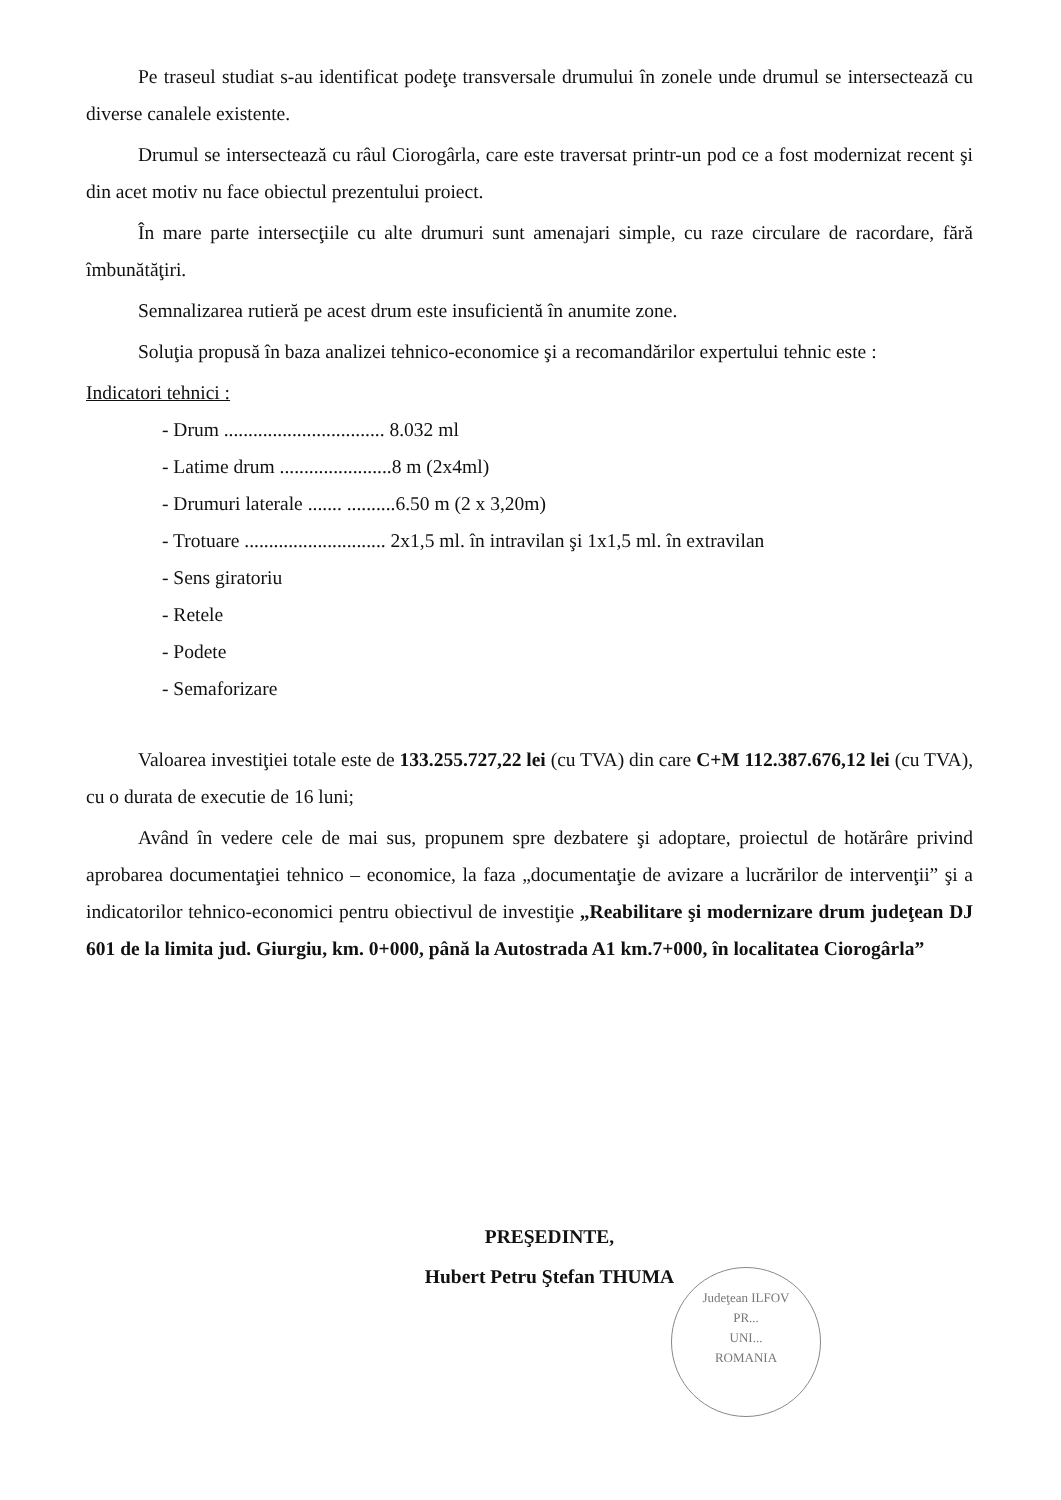Pe traseul studiat s-au identificat podeţe transversale drumului în zonele unde drumul se intersectează cu diverse canalele existente.
Drumul se intersectează cu râul Ciorogârla, care este traversat printr-un pod ce a fost modernizat recent şi din acet motiv nu face obiectul prezentului proiect.
În mare parte intersecţiile cu alte drumuri sunt amenajari simple, cu raze circulare de racordare, fără îmbunătăţiri.
Semnalizarea rutieră pe acest drum este insuficientă în anumite zone.
Soluţia propusă în baza analizei tehnico-economice şi a recomandărilor expertului tehnic este :
Indicatori tehnici :
- Drum ................................. 8.032 ml
- Latime drum .......................8 m (2x4ml)
- Drumuri laterale ....... ..........6.50 m (2 x 3,20m)
- Trotuare ............................. 2x1,5 ml. în intravilan şi 1x1,5 ml. în extravilan
- Sens giratoriu
- Retele
- Podete
- Semaforizare
Valoarea investiţiei totale este de 133.255.727,22 lei (cu TVA) din care C+M 112.387.676,12 lei (cu TVA), cu o durata de executie de 16 luni;
Având în vedere cele de mai sus, propunem spre dezbatere şi adoptare, proiectul de hotărâre privind aprobarea documentaţiei tehnico – economice, la faza „documentaţie de avizare a lucrărilor de intervenţii” şi a indicatorilor tehnico-economici pentru obiectivul de investiţie „Reabilitare şi modernizare drum judeţean DJ 601 de la limita jud. Giurgiu, km. 0+000, până la Autostrada A1 km.7+000, în localitatea Ciorogârla”
PREŞEDINTE,
Hubert Petru Ştefan THUMA
Judeţean ILFOV
PR...
UNI...
ROMANIA